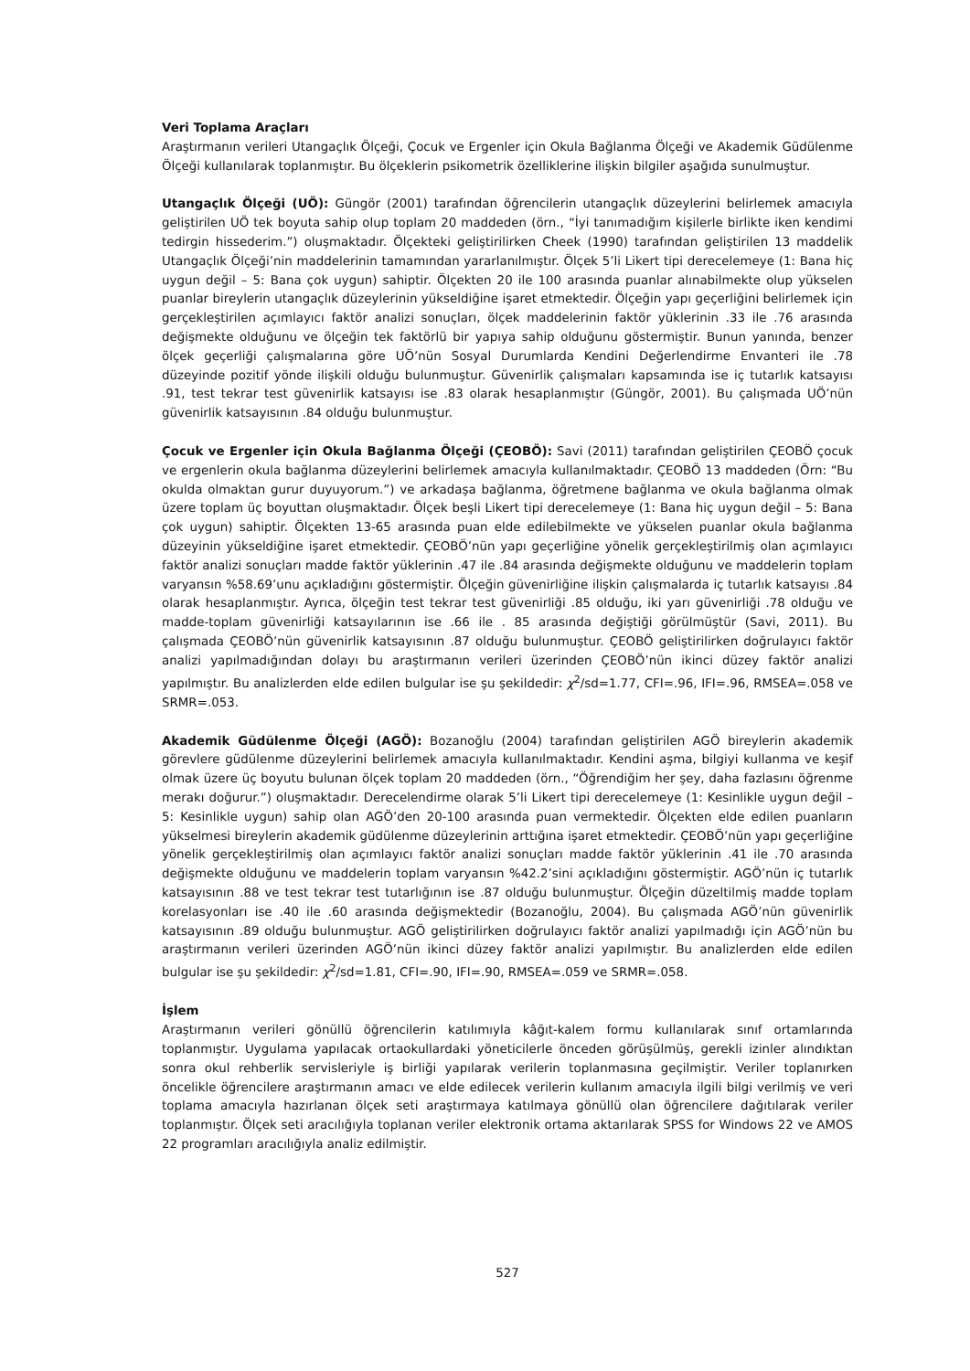Veri Toplama Araçları
Araştırmanın verileri Utangaçlık Ölçeği, Çocuk ve Ergenler için Okula Bağlanma Ölçeği ve Akademik Güdülenme Ölçeği kullanılarak toplanmıştır. Bu ölçeklerin psikometrik özelliklerine ilişkin bilgiler aşağıda sunulmuştur.
Utangaçlık Ölçeği (UÖ): Güngör (2001) tarafından öğrencilerin utangaçlık düzeylerini belirlemek amacıyla geliştirilen UÖ tek boyuta sahip olup toplam 20 maddeden (örn., “İyi tanımadığım kişilerle birlikte iken kendimi tedirgin hissederim.”) oluşmaktadır. Ölçekteki geliştirilirken Cheek (1990) tarafından geliştirilen 13 maddelik Utangaçlık Ölçeği’nin maddelerinin tamamından yararlanılmıştır. Ölçek 5’li Likert tipi derecelemeye (1: Bana hiç uygun değil – 5: Bana çok uygun) sahiptir. Ölçekten 20 ile 100 arasında puanlar alınabilmekte olup yükselen puanlar bireylerin utangaçlık düzeylerinin yükseldiğine işaret etmektedir. Ölçeğin yapı geçerliğini belirlemek için gerçekleştirilen açımlayıcı faktör analizi sonuçları, ölçek maddelerinin faktör yüklerinin .33 ile .76 arasında değişmekte olduğunu ve ölçeğin tek faktörlü bir yapıya sahip olduğunu göstermiştir. Bunun yanında, benzer ölçek geçerliği çalışmalarına göre UÖ’nün Sosyal Durumlarda Kendini Değerlendirme Envanteri ile .78 düzeyinde pozitif yönde ilişkili olduğu bulunmuştur. Güvenirlik çalışmaları kapsamında ise iç tutarlık katsayısı .91, test tekrar test güvenirlik katsayısı ise .83 olarak hesaplanmıştır (Güngör, 2001). Bu çalışmada UÖ’nün güvenirlik katsayısının .84 olduğu bulunmuştur.
Çocuk ve Ergenler için Okula Bağlanma Ölçeği (ÇEOBÖ): Savi (2011) tarafından geliştirilen ÇEOBÖ çocuk ve ergenlerin okula bağlanma düzeylerini belirlemek amacıyla kullanılmaktadır. ÇEOBÖ 13 maddeden (Örn: “Bu okulda olmaktan gurur duyuyorum.”) ve arkadaşa bağlanma, öğretmene bağlanma ve okula bağlanma olmak üzere toplam üç boyuttan oluşmaktadır. Ölçek beşli Likert tipi derecelemeye (1: Bana hiç uygun değil – 5: Bana çok uygun) sahiptir. Ölçekten 13-65 arasında puan elde edilebilmekte ve yükselen puanlar okula bağlanma düzeyinin yükseldiğine işaret etmektedir. ÇEOBÖ’nün yapı geçerliğine yönelik gerçekleştirilmiş olan açımlayıcı faktör analizi sonuçları madde faktör yüklerinin .47 ile .84 arasında değişmekte olduğunu ve maddelerin toplam varyansın %58.69’unu açıkladığını göstermiştir. Ölçeğin güvenirliğine ilişkin çalışmalarda iç tutarlık katsayısı .84 olarak hesaplanmıştır. Ayrıca, ölçeğin test tekrar test güvenirliği .85 olduğu, iki yarı güvenirliği .78 olduğu ve madde-toplam güvenirliği katsayılarının ise .66 ile . 85 arasında değiştiği görülmüştür (Savi, 2011). Bu çalışmada ÇEOBÖ’nün güvenirlik katsayısının .87 olduğu bulunmuştur. ÇEOBÖ geliştirilirken doğrulayıcı faktör analizi yapılmadığından dolayı bu araştırmanın verileri üzerinden ÇEOBÖ’nün ikinci düzey faktör analizi yapılmıştır. Bu analizlerden elde edilen bulgular ise şu şekildedir: χ<sup>2</sup>/sd=1.77, CFI=.96, IFI=.96, RMSEA=.058 ve SRMR=.053.
Akademik Güdülenme Ölçeği (AGÖ): Bozanoğlu (2004) tarafından geliştirilen AGÖ bireylerin akademik görevlere güdülenme düzeylerini belirlemek amacıyla kullanılmaktadır. Kendini aşma, bilgiyi kullanma ve keşif olmak üzere üç boyutu bulunan ölçek toplam 20 maddeden (örn., “Öğrendiğim her şey, daha fazlasını öğrenme merakı doğurur.”) oluşmaktadır. Derecelendirme olarak 5’li Likert tipi derecelemeye (1: Kesinlikle uygun değil – 5: Kesinlikle uygun) sahip olan AGÖ’den 20-100 arasında puan vermektedir. Ölçekten elde edilen puanların yükselmesi bireylerin akademik güdülenme düzeylerinin arttığına işaret etmektedir. ÇEOBÖ’nün yapı geçerliğine yönelik gerçekleştirilmiş olan açımlayıcı faktör analizi sonuçları madde faktör yüklerinin .41 ile .70 arasında değişmekte olduğunu ve maddelerin toplam varyansın %42.2’sini açıkladığını göstermiştir. AGÖ’nün iç tutarlık katsayısının .88 ve test tekrar test tutarlığının ise .87 olduğu bulunmuştur. Ölçeğin düzeltilmiş madde toplam korelasyonları ise .40 ile .60 arasında değişmektedir (Bozanoğlu, 2004). Bu çalışmada AGÖ’nün güvenirlik katsayısının .89 olduğu bulunmuştur. AGÖ geliştirilirken doğrulayıcı faktör analizi yapılmadığı için AGÖ’nün bu araştırmanın verileri üzerinden AGÖ’nün ikinci düzey faktör analizi yapılmıştır. Bu analizlerden elde edilen bulgular ise şu şekildedir: χ<sup>2</sup>/sd=1.81, CFI=.90, IFI=.90, RMSEA=.059 ve SRMR=.058.
İşlem
Araştırmanın verileri gönüllü öğrencilerin katılımıyla kâğıt-kalem formu kullanılarak sınıf ortamlarında toplanmıştır. Uygulama yapılacak ortaokullardaki yöneticilerle önceden görüşülmüş, gerekli izinler alındıktan sonra okul rehberlik servisleriyle iş birliği yapılarak verilerin toplanmasına geçilmiştir. Veriler toplanırken öncelikle öğrencilere araştırmanın amacı ve elde edilecek verilerin kullanım amacıyla ilgili bilgi verilmiş ve veri toplama amacıyla hazırlanan ölçek seti araştırmaya katılmaya gönüllü olan öğrencilere dağıtılarak veriler toplanmıştır. Ölçek seti aracılığıyla toplanan veriler elektronik ortama aktarılarak SPSS for Windows 22 ve AMOS 22 programları aracılığıyla analiz edilmiştir.
527